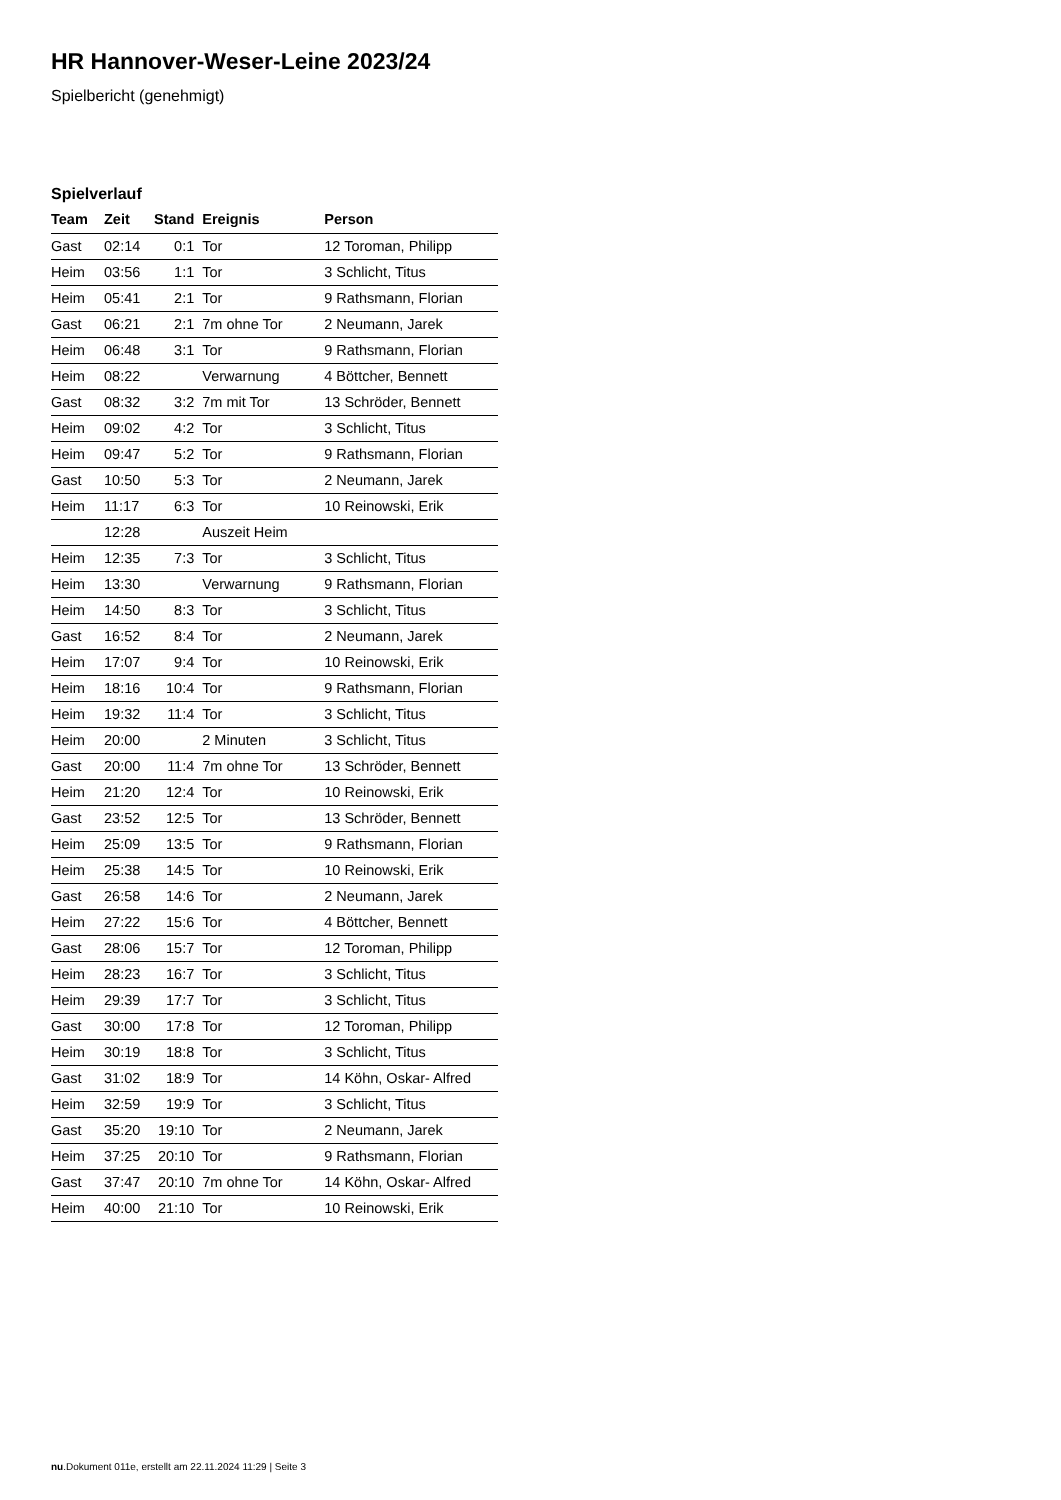HR Hannover-Weser-Leine 2023/24
Spielbericht (genehmigt)
Spielverlauf
| Team | Zeit | Stand | Ereignis | Person |
| --- | --- | --- | --- | --- |
| Gast | 02:14 | 0:1 | Tor | 12 Toroman, Philipp |
| Heim | 03:56 | 1:1 | Tor | 3 Schlicht, Titus |
| Heim | 05:41 | 2:1 | Tor | 9 Rathsmann, Florian |
| Gast | 06:21 | 2:1 | 7m ohne Tor | 2 Neumann, Jarek |
| Heim | 06:48 | 3:1 | Tor | 9 Rathsmann, Florian |
| Heim | 08:22 | | Verwarnung | 4 Böttcher, Bennett |
| Gast | 08:32 | 3:2 | 7m mit Tor | 13 Schröder, Bennett |
| Heim | 09:02 | 4:2 | Tor | 3 Schlicht, Titus |
| Heim | 09:47 | 5:2 | Tor | 9 Rathsmann, Florian |
| Gast | 10:50 | 5:3 | Tor | 2 Neumann, Jarek |
| Heim | 11:17 | 6:3 | Tor | 10 Reinowski, Erik |
| | 12:28 | | Auszeit Heim | |
| Heim | 12:35 | 7:3 | Tor | 3 Schlicht, Titus |
| Heim | 13:30 | | Verwarnung | 9 Rathsmann, Florian |
| Heim | 14:50 | 8:3 | Tor | 3 Schlicht, Titus |
| Gast | 16:52 | 8:4 | Tor | 2 Neumann, Jarek |
| Heim | 17:07 | 9:4 | Tor | 10 Reinowski, Erik |
| Heim | 18:16 | 10:4 | Tor | 9 Rathsmann, Florian |
| Heim | 19:32 | 11:4 | Tor | 3 Schlicht, Titus |
| Heim | 20:00 | | 2 Minuten | 3 Schlicht, Titus |
| Gast | 20:00 | 11:4 | 7m ohne Tor | 13 Schröder, Bennett |
| Heim | 21:20 | 12:4 | Tor | 10 Reinowski, Erik |
| Gast | 23:52 | 12:5 | Tor | 13 Schröder, Bennett |
| Heim | 25:09 | 13:5 | Tor | 9 Rathsmann, Florian |
| Heim | 25:38 | 14:5 | Tor | 10 Reinowski, Erik |
| Gast | 26:58 | 14:6 | Tor | 2 Neumann, Jarek |
| Heim | 27:22 | 15:6 | Tor | 4 Böttcher, Bennett |
| Gast | 28:06 | 15:7 | Tor | 12 Toroman, Philipp |
| Heim | 28:23 | 16:7 | Tor | 3 Schlicht, Titus |
| Heim | 29:39 | 17:7 | Tor | 3 Schlicht, Titus |
| Gast | 30:00 | 17:8 | Tor | 12 Toroman, Philipp |
| Heim | 30:19 | 18:8 | Tor | 3 Schlicht, Titus |
| Gast | 31:02 | 18:9 | Tor | 14 Köhn, Oskar- Alfred |
| Heim | 32:59 | 19:9 | Tor | 3 Schlicht, Titus |
| Gast | 35:20 | 19:10 | Tor | 2 Neumann, Jarek |
| Heim | 37:25 | 20:10 | Tor | 9 Rathsmann, Florian |
| Gast | 37:47 | 20:10 | 7m ohne Tor | 14 Köhn, Oskar- Alfred |
| Heim | 40:00 | 21:10 | Tor | 10 Reinowski, Erik |
nu.Dokument 011e, erstellt am 22.11.2024 11:29 | Seite 3